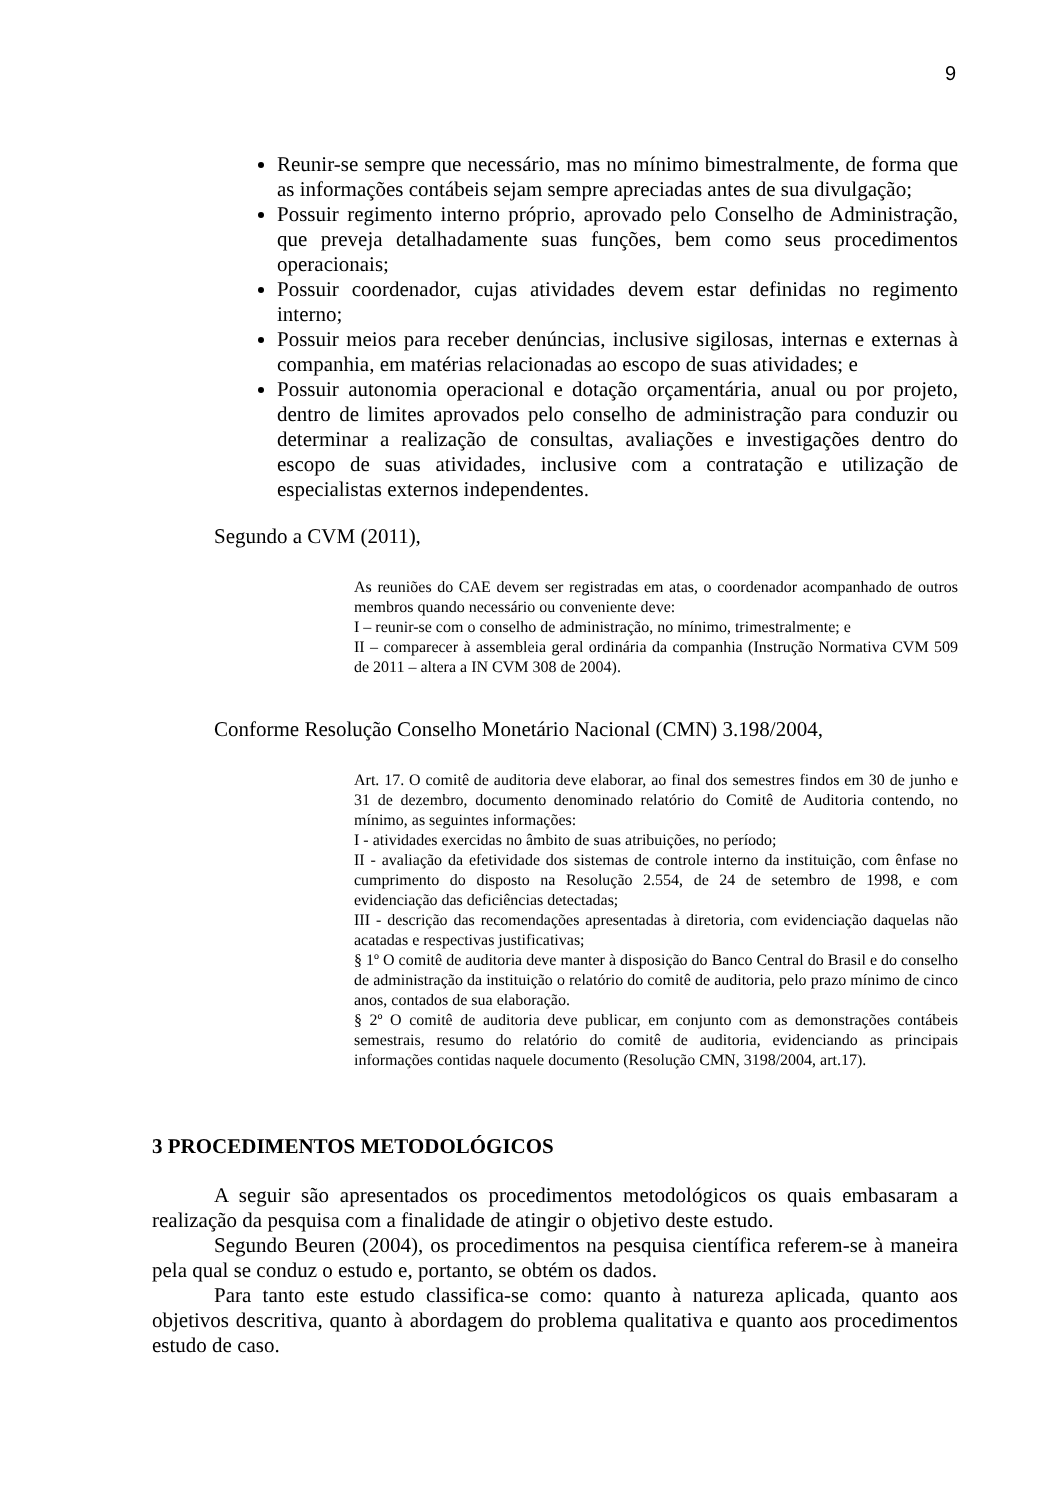9
Reunir-se sempre que necessário, mas no mínimo bimestralmente, de forma que as informações contábeis sejam sempre apreciadas antes de sua divulgação;
Possuir regimento interno próprio, aprovado pelo Conselho de Administração, que preveja detalhadamente suas funções, bem como seus procedimentos operacionais;
Possuir coordenador, cujas atividades devem estar definidas no regimento interno;
Possuir meios para receber denúncias, inclusive sigilosas, internas e externas à companhia, em matérias relacionadas ao escopo de suas atividades; e
Possuir autonomia operacional e dotação orçamentária, anual ou por projeto, dentro de limites aprovados pelo conselho de administração para conduzir ou determinar a realização de consultas, avaliações e investigações dentro do escopo de suas atividades, inclusive com a contratação e utilização de especialistas externos independentes.
Segundo a CVM (2011),
As reuniões do CAE devem ser registradas em atas, o coordenador acompanhado de outros membros quando necessário ou conveniente deve:
I – reunir-se com o conselho de administração, no mínimo, trimestralmente; e
II – comparecer à assembleia geral ordinária da companhia (Instrução Normativa CVM 509 de 2011 – altera a IN CVM 308 de 2004).
Conforme Resolução Conselho Monetário Nacional (CMN) 3.198/2004,
Art. 17. O comitê de auditoria deve elaborar, ao final dos semestres findos em 30 de junho e 31 de dezembro, documento denominado relatório do Comitê de Auditoria contendo, no mínimo, as seguintes informações:
I - atividades exercidas no âmbito de suas atribuições, no período;
II - avaliação da efetividade dos sistemas de controle interno da instituição, com ênfase no cumprimento do disposto na Resolução 2.554, de 24 de setembro de 1998, e com evidenciação das deficiências detectadas;
III - descrição das recomendações apresentadas à diretoria, com evidenciação daquelas não acatadas e respectivas justificativas;
§ 1º O comitê de auditoria deve manter à disposição do Banco Central do Brasil e do conselho de administração da instituição o relatório do comitê de auditoria, pelo prazo mínimo de cinco anos, contados de sua elaboração.
§ 2º O comitê de auditoria deve publicar, em conjunto com as demonstrações contábeis semestrais, resumo do relatório do comitê de auditoria, evidenciando as principais informações contidas naquele documento (Resolução CMN, 3198/2004, art.17).
3 PROCEDIMENTOS METODOLÓGICOS
A seguir são apresentados os procedimentos metodológicos os quais embasaram a realização da pesquisa com a finalidade de atingir o objetivo deste estudo.
Segundo Beuren (2004), os procedimentos na pesquisa científica referem-se à maneira pela qual se conduz o estudo e, portanto, se obtém os dados.
Para tanto este estudo classifica-se como: quanto à natureza aplicada, quanto aos objetivos descritiva, quanto à abordagem do problema qualitativa e quanto aos procedimentos estudo de caso.